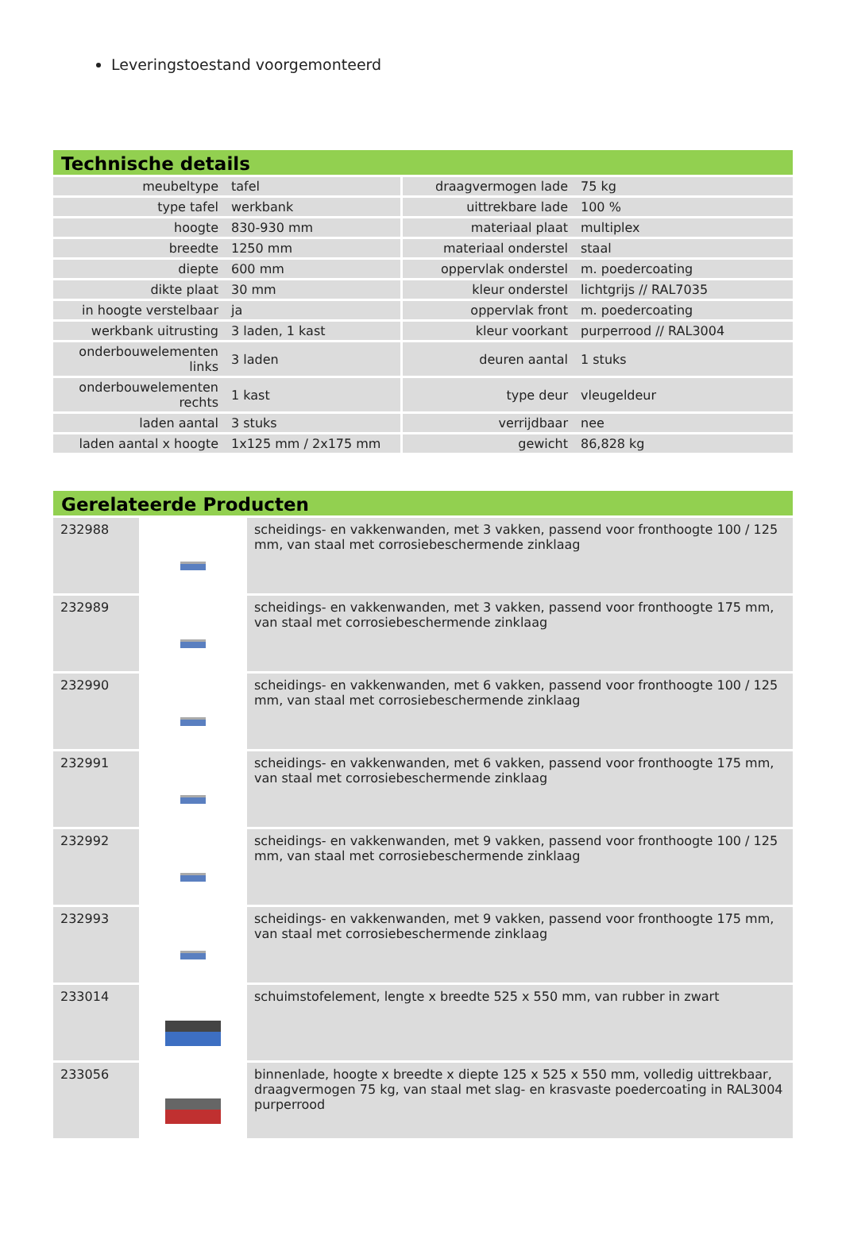Leveringstoestand voorgemonteerd
Technische details
| meubeltype | tafel | draagvermogen lade | 75 kg |
| type tafel | werkbank | uittrekbare lade | 100 % |
| hoogte | 830-930 mm | materiaal plaat | multiplex |
| breedte | 1250 mm | materiaal onderstel | staal |
| diepte | 600 mm | oppervlak onderstel | m. poedercoating |
| dikte plaat | 30 mm | kleur onderstel | lichtgrijs // RAL7035 |
| in hoogte verstelbaar | ja | oppervlak front | m. poedercoating |
| werkbank uitrusting | 3 laden, 1 kast | kleur voorkant | purperrood // RAL3004 |
| onderbouwelementen links | 3 laden | deuren aantal | 1 stuks |
| onderbouwelementen rechts | 1 kast | type deur | vleugeldeur |
| laden aantal | 3 stuks | verrijdbaar | nee |
| laden aantal x hoogte | 1x125 mm / 2x175 mm | gewicht | 86,828 kg |
Gerelateerde Producten
| 232988 | | scheidings- en vakkenwanden, met 3 vakken, passend voor fronthoogte 100 / 125 mm, van staal met corrosiebeschermende zinklaag |
| 232989 | | scheidings- en vakkenwanden, met 3 vakken, passend voor fronthoogte 175 mm, van staal met corrosiebeschermende zinklaag |
| 232990 | | scheidings- en vakkenwanden, met 6 vakken, passend voor fronthoogte 100 / 125 mm, van staal met corrosiebeschermende zinklaag |
| 232991 | | scheidings- en vakkenwanden, met 6 vakken, passend voor fronthoogte 175 mm, van staal met corrosiebeschermende zinklaag |
| 232992 | | scheidings- en vakkenwanden, met 9 vakken, passend voor fronthoogte 100 / 125 mm, van staal met corrosiebeschermende zinklaag |
| 232993 | | scheidings- en vakkenwanden, met 9 vakken, passend voor fronthoogte 175 mm, van staal met corrosiebeschermende zinklaag |
| 233014 | | schuimstofelement, lengte x breedte 525 x 550 mm, van rubber in zwart |
| 233056 | | binnenlade, hoogte x breedte x diepte 125 x 525 x 550 mm, volledig uittrekbaar, draagvermogen 75 kg, van staal met slag- en krasvaste poedercoating in RAL3004 purperrood |